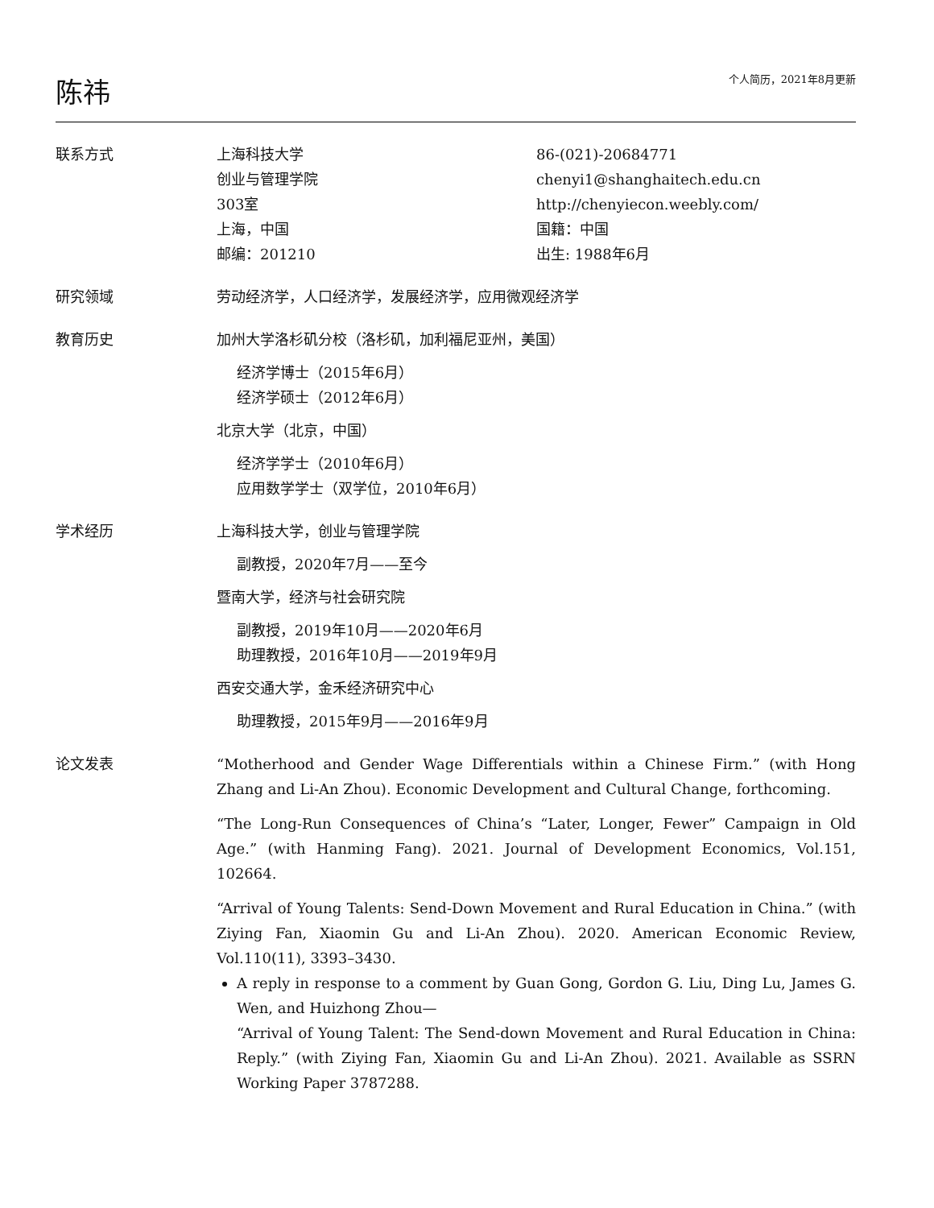陈祎
个人简历，2021年8月更新
联系方式 上海科技大学
创业与管理学院
303室
上海，中国
邮编：201210
86-(021)-20684771
chenyi1@shanghaitech.edu.cn
http://chenyiecon.weebly.com/
国籍：中国
出生: 1988年6月
研究领域 劳动经济学，人口经济学，发展经济学，应用微观经济学
教育历史 加州大学洛杉矶分校（洛杉矶，加利福尼亚州，美国）
经济学博士（2015年6月）
经济学硕士（2012年6月）
北京大学（北京，中国）
经济学学士（2010年6月）
应用数学学士（双学位，2010年6月）
学术经历 上海科技大学，创业与管理学院
副教授，2020年7月——至今
暨南大学，经济与社会研究院
副教授，2019年10月——2020年6月
助理教授，2016年10月——2019年9月
西安交通大学，金禾经济研究中心
助理教授，2015年9月——2016年9月
论文发表 “Motherhood and Gender Wage Differentials within a Chinese Firm.” (with Hong Zhang and Li-An Zhou). Economic Development and Cultural Change, forthcoming.
“The Long-Run Consequences of China’s “Later, Longer, Fewer” Campaign in Old Age.” (with Hanming Fang). 2021. Journal of Development Economics, Vol.151, 102664.
“Arrival of Young Talents: Send-Down Movement and Rural Education in China.” (with Ziying Fan, Xiaomin Gu and Li-An Zhou). 2020. American Economic Review, Vol.110(11), 3393–3430.
A reply in response to a comment by Guan Gong, Gordon G. Liu, Ding Lu, James G. Wen, and Huizhong Zhou—
“Arrival of Young Talent: The Send-down Movement and Rural Education in China: Reply.” (with Ziying Fan, Xiaomin Gu and Li-An Zhou). 2021. Available as SSRN Working Paper 3787288.